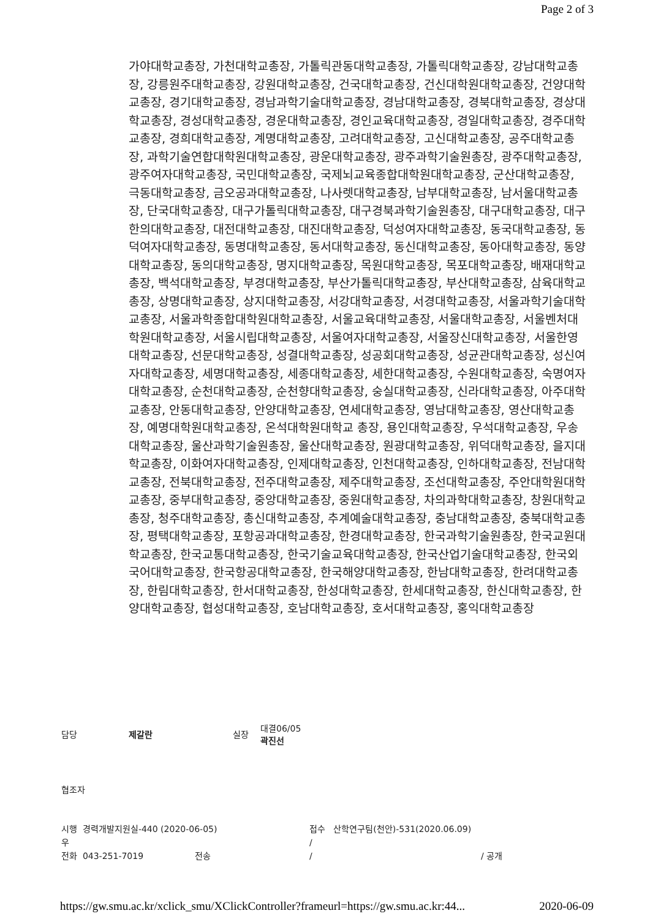Page 2 of 3
가야대학교총장, 가천대학교총장, 가톨릭관동대학교총장, 가톨릭대학교총장, 강남대학교총장, 강릉원주대학교총장, 강원대학교총장, 건국대학교총장, 건신대학원대학교총장, 건양대학교총장, 경기대학교총장, 경남과학기술대학교총장, 경남대학교총장, 경북대학교총장, 경상대학교총장, 경성대학교총장, 경운대학교총장, 경인교육대학교총장, 경일대학교총장, 경주대학교총장, 경희대학교총장, 계명대학교총장, 고려대학교총장, 고신대학교총장, 공주대학교총장, 과학기술연합대학원대학교총장, 광운대학교총장, 광주과학기술원총장, 광주대학교총장, 광주여자대학교총장, 국민대학교총장, 국제뇌교육종합대학원대학교총장, 군산대학교총장, 극동대학교총장, 금오공과대학교총장, 나사렛대학교총장, 남부대학교총장, 남서울대학교총장, 단국대학교총장, 대구가톨릭대학교총장, 대구경북과학기술원총장, 대구대학교총장, 대구한의대학교총장, 대전대학교총장, 대진대학교총장, 덕성여자대학교총장, 동국대학교총장, 동덕여자대학교총장, 동명대학교총장, 동서대학교총장, 동신대학교총장, 동아대학교총장, 동양대학교총장, 동의대학교총장, 명지대학교총장, 목원대학교총장, 목포대학교총장, 배재대학교총장, 백석대학교총장, 부경대학교총장, 부산가톨릭대학교총장, 부산대학교총장, 삼육대학교총장, 상명대학교총장, 상지대학교총장, 서강대학교총장, 서경대학교총장, 서울과학기술대학교총장, 서울과학종합대학원대학교총장, 서울교육대학교총장, 서울대학교총장, 서울벤처대학원대학교총장, 서울시립대학교총장, 서울여자대학교총장, 서울장신대학교총장, 서울한영대학교총장, 선문대학교총장, 성결대학교총장, 성공회대학교총장, 성균관대학교총장, 성신여자대학교총장, 세명대학교총장, 세종대학교총장, 세한대학교총장, 수원대학교총장, 숙명여자대학교총장, 순천대학교총장, 순천향대학교총장, 숭실대학교총장, 신라대학교총장, 아주대학교총장, 안동대학교총장, 안양대학교총장, 연세대학교총장, 영남대학교총장, 영산대학교총장, 예명대학원대학교총장, 온석대학원대학교 총장, 용인대학교총장, 우석대학교총장, 우송대학교총장, 울산과학기술원총장, 울산대학교총장, 원광대학교총장, 위덕대학교총장, 을지대학교총장, 이화여자대학교총장, 인제대학교총장, 인천대학교총장, 인하대학교총장, 전남대학교총장, 전북대학교총장, 전주대학교총장, 제주대학교총장, 조선대학교총장, 주안대학원대학교총장, 중부대학교총장, 중앙대학교총장, 중원대학교총장, 차의과학대학교총장, 창원대학교총장, 청주대학교총장, 총신대학교총장, 추계예술대학교총장, 충남대학교총장, 충북대학교총장, 평택대학교총장, 포항공과대학교총장, 한경대학교총장, 한국과학기술원총장, 한국교원대학교총장, 한국교통대학교총장, 한국기술교육대학교총장, 한국산업기술대학교총장, 한국외국어대학교총장, 한국항공대학교총장, 한국해양대학교총장, 한남대학교총장, 한려대학교총장, 한림대학교총장, 한서대학교총장, 한성대학교총장, 한세대학교총장, 한신대학교총장, 한양대학교총장, 협성대학교총장, 호남대학교총장, 호서대학교총장, 홍익대학교총장
담당 제갈란 실장 대결06/05
곽진선
협조자
시행 경력개발지원실-440 (2020-06-05) 접수 산학연구팀(천안)-531(2020.06.09)
우 /
전화 043-251-7019 전송 / / 공개
https://gw.smu.ac.kr/xclick_smu/XClickController?frameurl=https://gw.smu.ac.kr:44... 2020-06-09